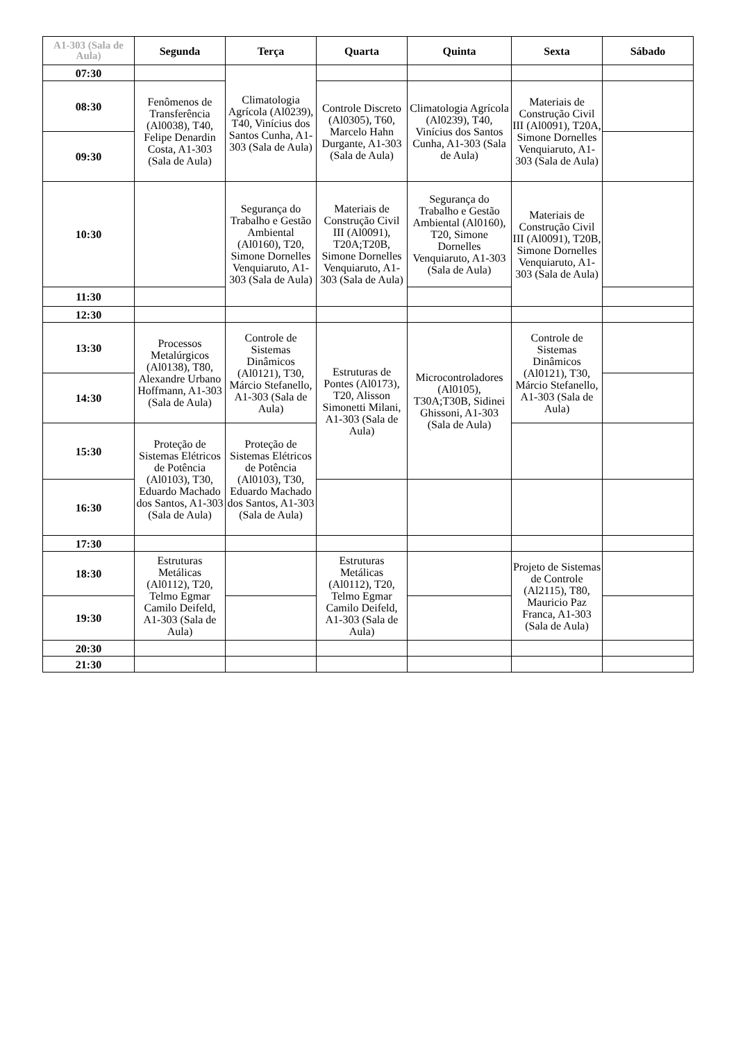| A1-303 (Sala de Aula) | Segunda | Terça | Quarta | Quinta | Sexta | Sábado |
| --- | --- | --- | --- | --- | --- | --- |
| 07:30 | | Climatologia Agrícola (Al0239), T40, Vinícius dos Santos Cunha, A1-303 (Sala de Aula) | | | | |
| 08:30 | Fenômenos de Transferência (Al0038), T40, Felipe Denardin Costa, A1-303 (Sala de Aula) | | Controle Discreto (Al0305), T60, Marcelo Hahn Durgante, A1-303 (Sala de Aula) | Climatologia Agrícola (Al0239), T40, Vinícius dos Santos Cunha, A1-303 (Sala de Aula) | Materiais de Construção Civil III (Al0091), T20A, Simone Dornelles Venquiaruto, A1-303 (Sala de Aula) | |
| 09:30 | | | | | | |
| 10:30 | | Segurança do Trabalho e Gestão Ambiental (Al0160), T20, Simone Dornelles Venquiaruto, A1-303 (Sala de Aula) | Materiais de Construção Civil III (Al0091), T20A;T20B, Simone Dornelles Venquiaruto, A1-303 (Sala de Aula) | Segurança do Trabalho e Gestão Ambiental (Al0160), T20, Simone Dornelles Venquiaruto, A1-303 (Sala de Aula) | Materiais de Construção Civil III (Al0091), T20B, Simone Dornelles Venquiaruto, A1-303 (Sala de Aula) | |
| 11:30 | | | | | | |
| 12:30 | | | | | | |
| 13:30 | Processos Metalúrgicos (Al0138), T80, Alexandre Urbano Hoffmann, A1-303 (Sala de Aula) | Controle de Sistemas Dinâmicos (Al0121), T30, Márcio Stefanello, A1-303 (Sala de Aula) | Estruturas de Pontes (Al0173), T20, Alisson Simonetti Milani, A1-303 (Sala de Aula) | Microcontroladores (Al0105), T30A;T30B, Sidinei Ghissoni, A1-303 (Sala de Aula) | Controle de Sistemas Dinâmicos (Al0121), T30, Márcio Stefanello, A1-303 (Sala de Aula) | |
| 14:30 | | | | | | |
| 15:30 | Proteção de Sistemas Elétricos de Potência (Al0103), T30, Eduardo Machado dos Santos, A1-303 (Sala de Aula) | Proteção de Sistemas Elétricos de Potência (Al0103), T30, Eduardo Machado dos Santos, A1-303 (Sala de Aula) | | | | |
| 16:30 | | | | | | |
| 17:30 | | | | | | |
| 18:30 | Estruturas Metálicas (Al0112), T20, Telmo Egmar Camilo Deifeld, A1-303 (Sala de Aula) | | Estruturas Metálicas (Al0112), T20, Telmo Egmar Camilo Deifeld, A1-303 (Sala de Aula) | | Projeto de Sistemas de Controle (Al2115), T80, Mauricio Paz Franca, A1-303 (Sala de Aula) | |
| 19:30 | | | | | | |
| 20:30 | | | | | | |
| 21:30 | | | | | | |